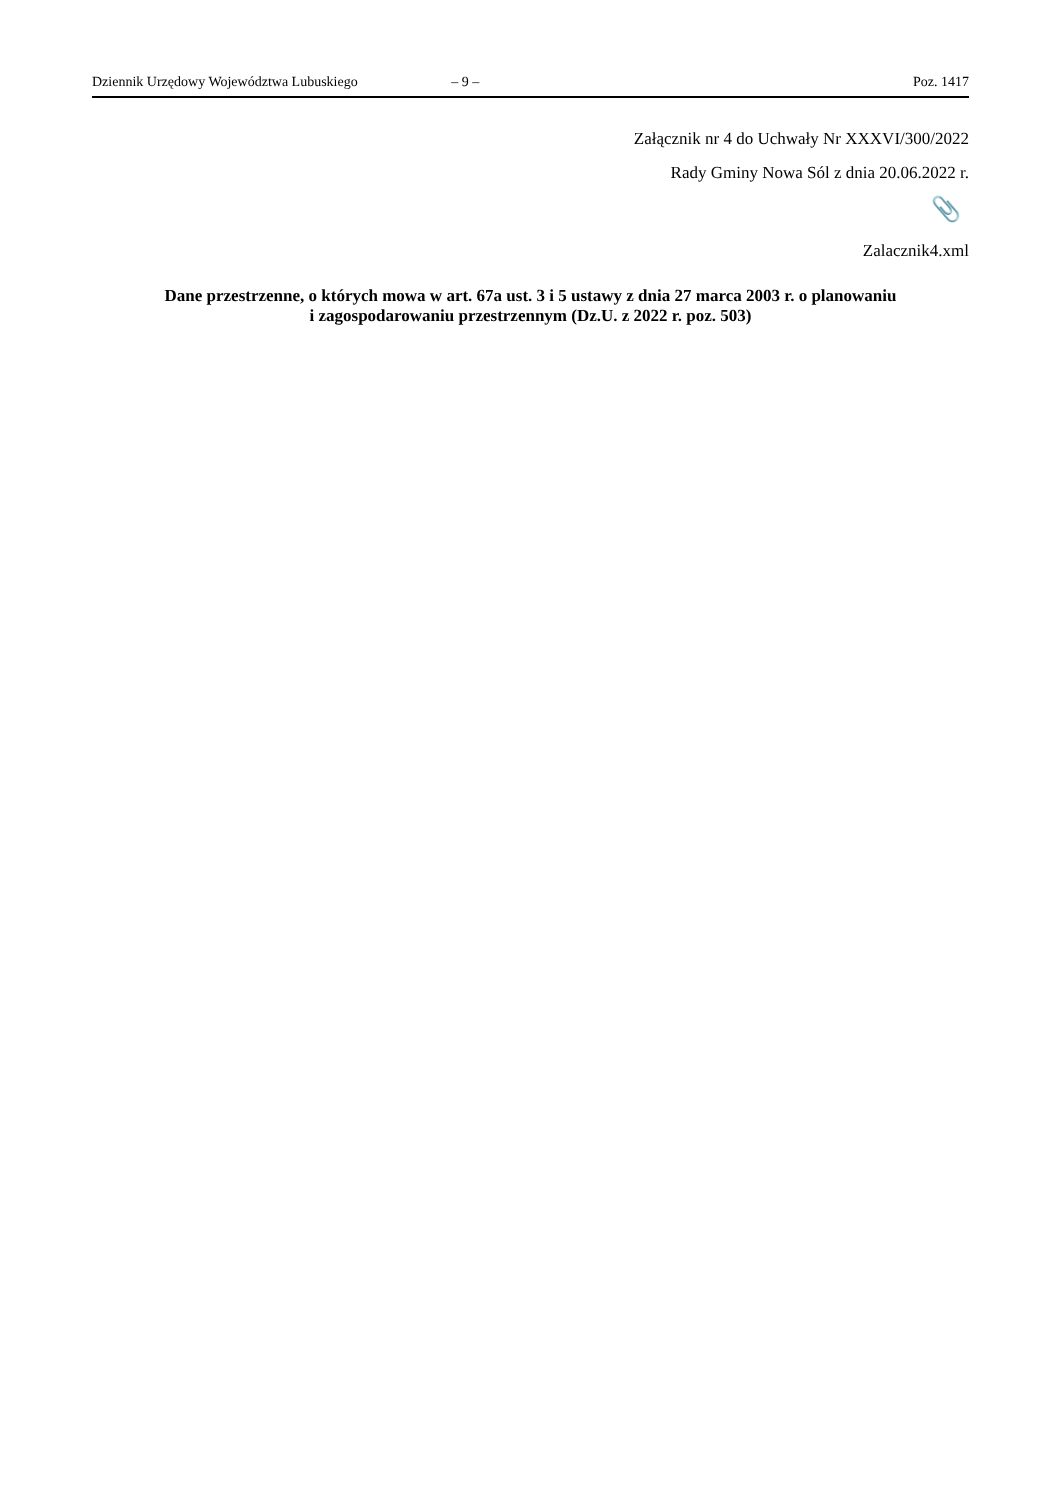Dziennik Urzędowy Województwa Lubuskiego – 9 – Poz. 1417
Załącznik nr 4 do Uchwały Nr XXXVI/300/2022
Rady Gminy Nowa Sól z dnia 20.06.2022 r.
📎
Zalacznik4.xml
Dane przestrzenne, o których mowa w art. 67a ust. 3 i 5 ustawy z dnia 27 marca 2003 r. o planowaniu
i zagospodarowaniu przestrzennym (Dz.U. z 2022 r. poz. 503)